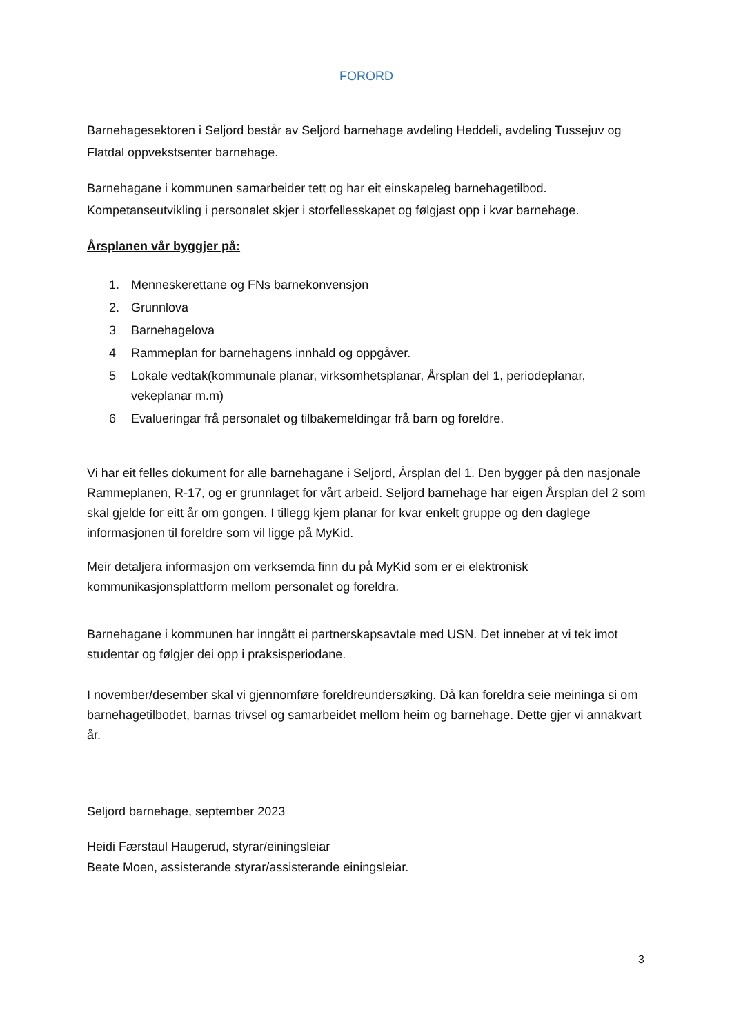FORORD
Barnehagesektoren i Seljord består av Seljord barnehage avdeling Heddeli, avdeling Tussejuv og Flatdal oppvekstsenter barnehage.
Barnehagane i kommunen samarbeider tett og har eit einskapeleg barnehagetilbod. Kompetanseutvikling i personalet skjer i storfellesskapet og følgjast opp i kvar barnehage.
Årsplanen vår byggjer på:
1. Menneskerettane og FNs barnekonvensjon
2. Grunnlova
3 Barnehagelova
4 Rammeplan for barnehagens innhald og oppgåver.
5 Lokale vedtak(kommunale planar, virksomhetsplanar, Årsplan del 1, periodeplanar, vekeplanar m.m)
6 Evalueringar frå personalet og tilbakemeldingar frå barn og foreldre.
Vi har eit felles dokument for alle barnehagane i Seljord, Årsplan del 1. Den bygger på den nasjonale Rammeplanen, R-17, og er grunnlaget for vårt arbeid. Seljord barnehage har eigen Årsplan del 2 som skal gjelde for eitt år om gongen. I tillegg kjem planar for kvar enkelt gruppe og den daglege informasjonen til foreldre som vil ligge på MyKid.
Meir detaljera informasjon om verksemda finn du på MyKid som er ei elektronisk kommunikasjonsplattform mellom personalet og foreldra.
Barnehagane i kommunen har inngått ei partnerskapsavtale med USN. Det inneber at vi tek imot studentar og følgjer dei opp i praksisperiodane.
I november/desember skal vi gjennomføre foreldreundersøking. Då kan foreldra seie meininga si om barnehagetilbodet, barnas trivsel og samarbeidet mellom heim og barnehage. Dette gjer vi annakvart år.
Seljord barnehage, september 2023
Heidi Færstaul Haugerud, styrar/einingsleiar
Beate Moen, assisterande styrar/assisterande einingsleiar.
3